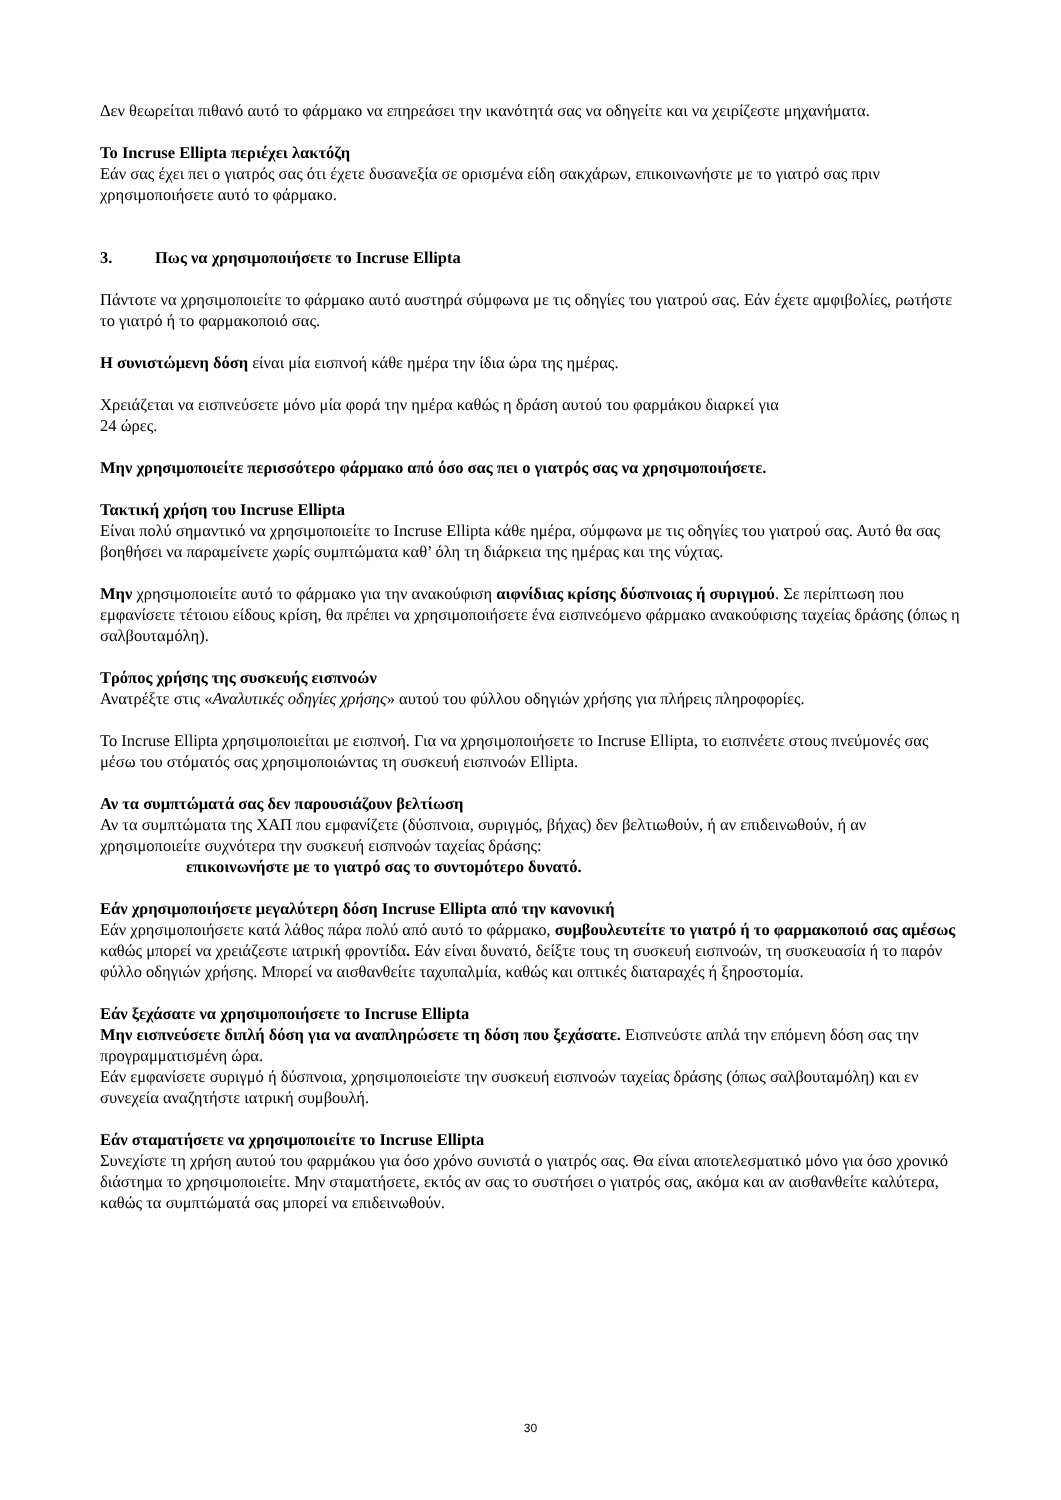Δεν θεωρείται πιθανό αυτό το φάρμακο να επηρεάσει την ικανότητά σας να οδηγείτε και να χειρίζεστε μηχανήματα.
Το Incruse Ellipta περιέχει λακτόζη
Εάν σας έχει πει ο γιατρός σας ότι έχετε δυσανεξία σε ορισμένα είδη σακχάρων, επικοινωνήστε με το γιατρό σας πριν χρησιμοποιήσετε αυτό το φάρμακο.
3. Πως να χρησιμοποιήσετε το Incruse Ellipta
Πάντοτε να χρησιμοποιείτε το φάρμακο αυτό αυστηρά σύμφωνα με τις οδηγίες του γιατρού σας. Εάν έχετε αμφιβολίες, ρωτήστε το γιατρό ή το φαρμακοποιό σας.
Η συνιστώμενη δόση είναι μία εισπνοή κάθε ημέρα την ίδια ώρα της ημέρας.
Χρειάζεται να εισπνεύσετε μόνο μία φορά την ημέρα καθώς η δράση αυτού του φαρμάκου διαρκεί για
24 ώρες.
Μην χρησιμοποιείτε περισσότερο φάρμακο από όσο σας πει ο γιατρός σας να χρησιμοποιήσετε.
Τακτική χρήση του Incruse Ellipta
Είναι πολύ σημαντικό να χρησιμοποιείτε το Incruse Ellipta κάθε ημέρα, σύμφωνα με τις οδηγίες του γιατρού σας. Αυτό θα σας βοηθήσει να παραμείνετε χωρίς συμπτώματα καθ’ όλη τη διάρκεια της ημέρας και της νύχτας.
Μην χρησιμοποιείτε αυτό το φάρμακο για την ανακούφιση αιφνίδιας κρίσης δύσπνοιας ή συριγμού. Σε περίπτωση που εμφανίσετε τέτοιου είδους κρίση, θα πρέπει να χρησιμοποιήσετε ένα εισπνεόμενο φάρμακο ανακούφισης ταχείας δράσης (όπως η σαλβουταμόλη).
Τρόπος χρήσης της συσκευής εισπνοών
Ανατρέξτε στις «Αναλυτικές οδηγίες χρήσης» αυτού του φύλλου οδηγιών χρήσης για πλήρεις πληροφορίες.
Το Incruse Ellipta χρησιμοποιείται με εισπνοή. Για να χρησιμοποιήσετε το Incruse Ellipta, το εισπνέετε στους πνεύμονές σας μέσω του στόματός σας χρησιμοποιώντας τη συσκευή εισπνοών Ellipta.
Αν τα συμπτώματά σας δεν παρουσιάζουν βελτίωση
Αν τα συμπτώματα της ΧΑΠ που εμφανίζετε (δύσπνοια, συριγμός, βήχας) δεν βελτιωθούν, ή αν επιδεινωθούν, ή αν χρησιμοποιείτε συχνότερα την συσκευή εισπνοών ταχείας δράσης:
επικοινωνήστε με το γιατρό σας το συντομότερο δυνατό.
Εάν χρησιμοποιήσετε μεγαλύτερη δόση Incruse Ellipta από την κανονική
Εάν χρησιμοποιήσετε κατά λάθος πάρα πολύ από αυτό το φάρμακο, συμβουλευτείτε το γιατρό ή το φαρμακοποιό σας αμέσως καθώς μπορεί να χρειάζεστε ιατρική φροντίδα. Εάν είναι δυνατό, δείξτε τους τη συσκευή εισπνοών, τη συσκευασία ή το παρόν φύλλο οδηγιών χρήσης. Μπορεί να αισθανθείτε ταχυπαλμία, καθώς και οπτικές διαταραχές ή ξηροστομία.
Εάν ξεχάσατε να χρησιμοποιήσετε το Incruse Ellipta
Μην εισπνεύσετε διπλή δόση για να αναπληρώσετε τη δόση που ξεχάσατε. Εισπνεύστε απλά την επόμενη δόση σας την προγραμματισμένη ώρα.
Εάν εμφανίσετε συριγμό ή δύσπνοια, χρησιμοποιείστε την συσκευή εισπνοών ταχείας δράσης (όπως σαλβουταμόλη) και εν συνεχεία αναζητήστε ιατρική συμβουλή.
Εάν σταματήσετε να χρησιμοποιείτε το Incruse Ellipta
Συνεχίστε τη χρήση αυτού του φαρμάκου για όσο χρόνο συνιστά ο γιατρός σας. Θα είναι αποτελεσματικό μόνο για όσο χρονικό διάστημα το χρησιμοποιείτε. Μην σταματήσετε, εκτός αν σας το συστήσει ο γιατρός σας, ακόμα και αν αισθανθείτε καλύτερα, καθώς τα συμπτώματά σας μπορεί να επιδεινωθούν.
30